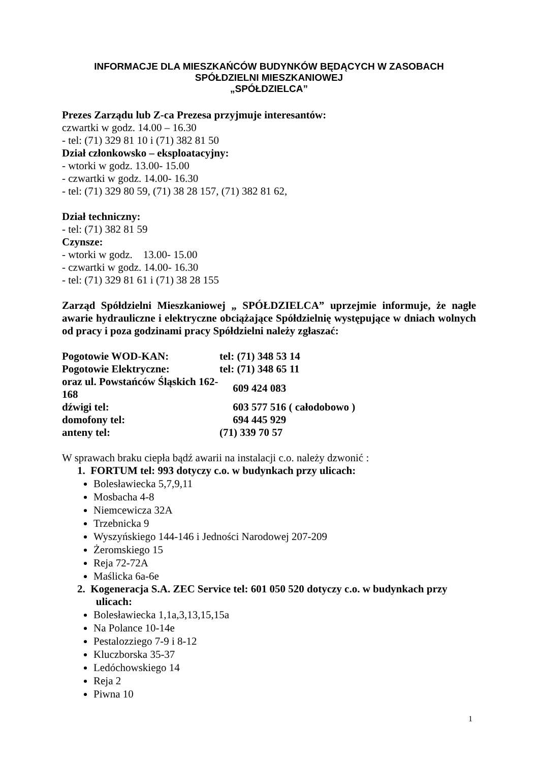INFORMACJE DLA MIESZKAŃCÓW BUDYNKÓW BĘDĄCYCH W ZASOBACH
SPÓŁDZIELNI MIESZKANIOWEJ
„SPÓŁDZIELCA”
Prezes Zarządu lub Z-ca Prezesa przyjmuje interesantów:
czwartki w godz. 14.00 – 16.30
- tel: (71) 329 81 10 i (71) 382 81 50
Dział członkowsko – eksploatacyjny:
- wtorki w godz. 13.00- 15.00
- czwartki w godz. 14.00- 16.30
- tel: (71) 329 80 59, (71) 38 28 157, (71) 382 81 62,
Dział techniczny:
- tel: (71) 382 81 59
Czynsze:
- wtorki w godz. 13.00- 15.00
- czwartki w godz. 14.00- 16.30
- tel: (71) 329 81 61 i (71) 38 28 155
Zarząd Spółdzielni Mieszkaniowej „ SPÓŁDZIELCA” uprzejmie informuje, że nagłe awarie hydrauliczne i elektryczne obciążające Spółdzielnię występujące w dniach wolnych od pracy i poza godzinami pracy Spółdzielni należy zgłaszać:
| Pogotowie WOD-KAN: | tel: (71) 348 53 14 |
| Pogotowie Elektryczne: | tel: (71) 348 65 11 |
| oraz ul. Powstańców Śląskich 162-168 | 609 424 083 |
| dźwigi tel: | 603 577 516 ( całodobowo ) |
| domofony tel: | 694 445 929 |
| anteny tel: | (71) 339 70 57 |
W sprawach braku ciepła bądź awarii na instalacji c.o. należy dzwonić :
1. FORTUM tel: 993 dotyczy c.o. w budynkach przy ulicach:
Bolesławiecka 5,7,9,11
Mosbacha 4-8
Niemcewicza 32A
Trzebnicka 9
Wyszyńskiego 144-146 i Jedności Narodowej 207-209
Żeromskiego 15
Reja 72-72A
Maślicka 6a-6e
2. Kogeneracja S.A. ZEC Service tel: 601 050 520 dotyczy c.o. w budynkach przy
ulicach:
Bolesławiecka 1,1a,3,13,15,15a
Na Polance 10-14e
Pestalozziego 7-9 i 8-12
Kluczborska 35-37
Ledóchowskiego 14
Reja 2
Piwna 10
1